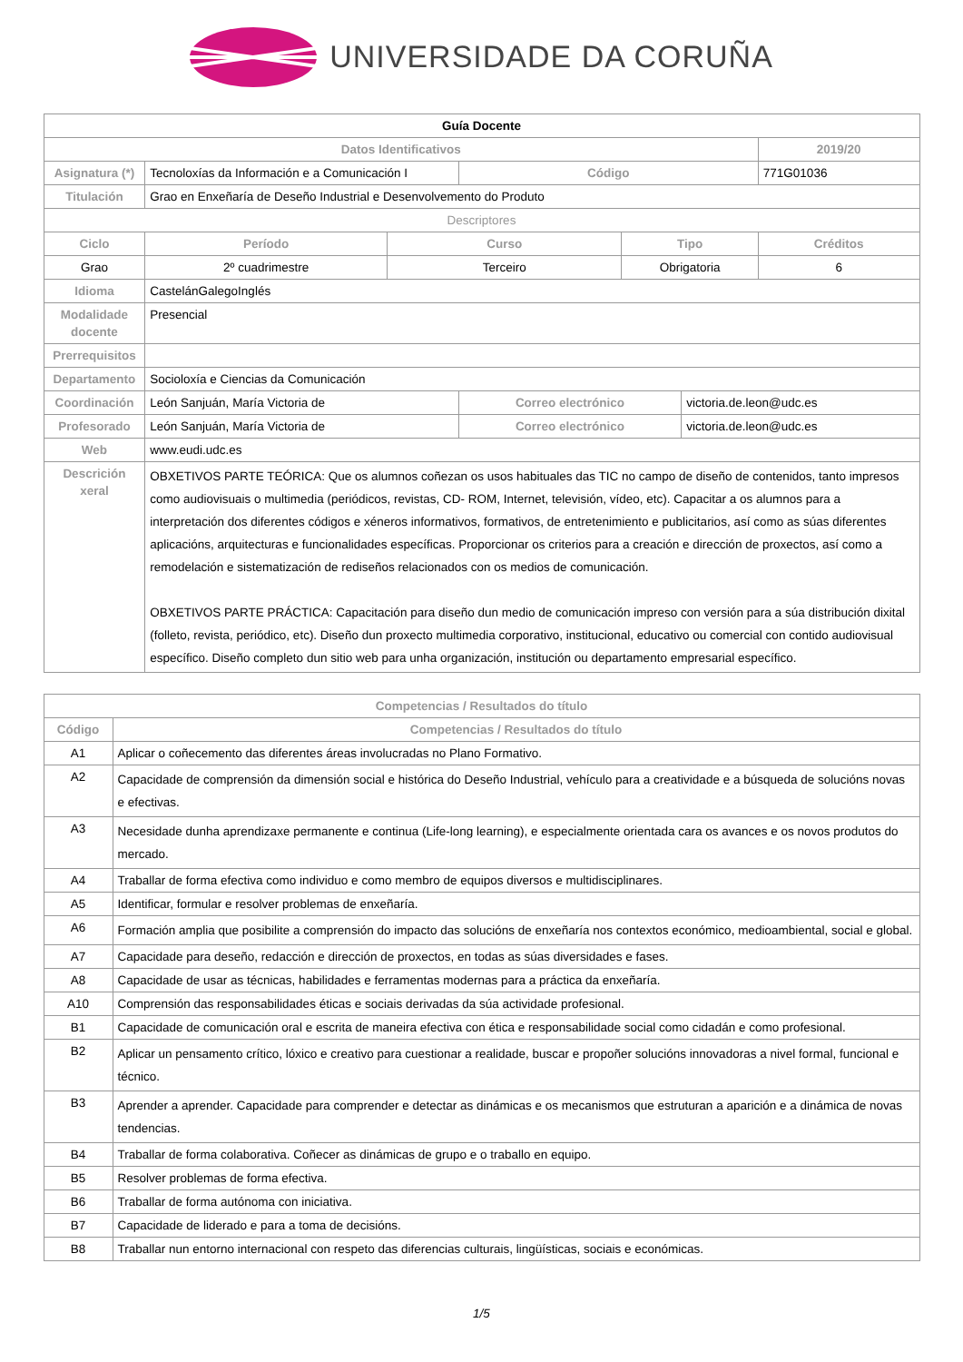UNIVERSIDADE DA CORUÑA
| Guía Docente | | | | | | |
| Datos Identificativos | | | | | | 2019/20 |
| Asignatura (*) | Tecnoloxías da Información e a Comunicación I | | Código | | | 771G01036 |
| Titulación | Grao en Enxeñaría de Deseño Industrial e Desenvolvemento do Produto | | | | | |
| Descriptores | | | | | | |
| Ciclo | Período | Curso | | Tipo | | Créditos |
| Grao | 2º cuadrimestre | Terceiro | | Obrigatoria | | 6 |
| Idioma | CastelánGalegoInglés | | | | | |
| Modalidade docente | Presencial | | | | | |
| Prerrequisitos | | | | | | |
| Departamento | Socioloxía e Ciencias da Comunicación | | | | | |
| Coordinación | León Sanjuán, María Victoria de | | Correo electrónico | | victoria.de.leon@udc.es | |
| Profesorado | León Sanjuán, María Victoria de | | Correo electrónico | | victoria.de.leon@udc.es | |
| Web | www.eudi.udc.es | | | | | |
| Descrición xeral | OBXETIVOS PARTE TEÓRICA: Que os alumnos coñezan os usos habituales das TIC no campo de diseño de contenidos, tanto impresos como audiovisuais o multimedia (periódicos, revistas, CD- ROM, Internet, televisión, vídeo, etc). Capacitar a os alumnos para a interpretación dos diferentes códigos e xéneros informativos, formativos, de entretenimiento e publicitarios, así como as súas diferentes aplicacións, arquitecturas e funcionalidades específicas. Proporcionar os criterios para a creación e dirección de proxectos, así como a remodelación e sistematización de rediseños relacionados con os medios de comunicación. OBXETIVOS PARTE PRÁCTICA: Capacitación para diseño dun medio de comunicación impreso con versión para a súa distribución dixital (folleto, revista, periódico, etc). Diseño dun proxecto multimedia corporativo, institucional, educativo ou comercial con contido audiovisual específico. Diseño completo dun sitio web para unha organización, institución ou departamento empresarial específico. | | | | | |
| Competencias / Resultados do título | |
| --- | --- |
| Código | Competencias / Resultados do título |
| A1 | Aplicar o coñecemento das diferentes áreas involucradas no Plano Formativo. |
| A2 | Capacidade de comprensión da dimensión social e histórica do Deseño Industrial, vehículo para a creatividade e a búsqueda de solucións novas e efectivas. |
| A3 | Necesidade dunha aprendizaxe permanente e continua (Life-long learning), e especialmente orientada cara os avances e os novos produtos do mercado. |
| A4 | Traballar de forma efectiva como individuo e como membro de equipos diversos e multidisciplinares. |
| A5 | Identificar, formular e resolver problemas de enxeñaría. |
| A6 | Formación amplia que posibilite a comprensión do impacto das solucións de enxeñaría nos contextos económico, medioambiental, social e global. |
| A7 | Capacidade para deseño, redacción e dirección de proxectos, en todas as súas diversidades e fases. |
| A8 | Capacidade de usar as técnicas, habilidades e ferramentas modernas para a práctica da enxeñaría. |
| A10 | Comprensión das responsabilidades éticas e sociais derivadas da súa actividade profesional. |
| B1 | Capacidade de comunicación oral e escrita de maneira efectiva con ética e responsabilidade social como cidadán e como profesional. |
| B2 | Aplicar un pensamento crítico, lóxico e creativo para cuestionar a realidade, buscar e propoñer solucións innovadoras a nivel formal, funcional e técnico. |
| B3 | Aprender a aprender. Capacidade para comprender e detectar as dinámicas e os mecanismos que estruturan a aparición e a dinámica de novas tendencias. |
| B4 | Traballar de forma colaborativa. Coñecer as dinámicas de grupo e o traballo en equipo. |
| B5 | Resolver problemas de forma efectiva. |
| B6 | Traballar de forma autónoma con iniciativa. |
| B7 | Capacidade de liderado e para a toma de decisións. |
| B8 | Traballar nun entorno internacional con respeto das diferencias culturais, lingüísticas, sociais e económicas. |
1/5